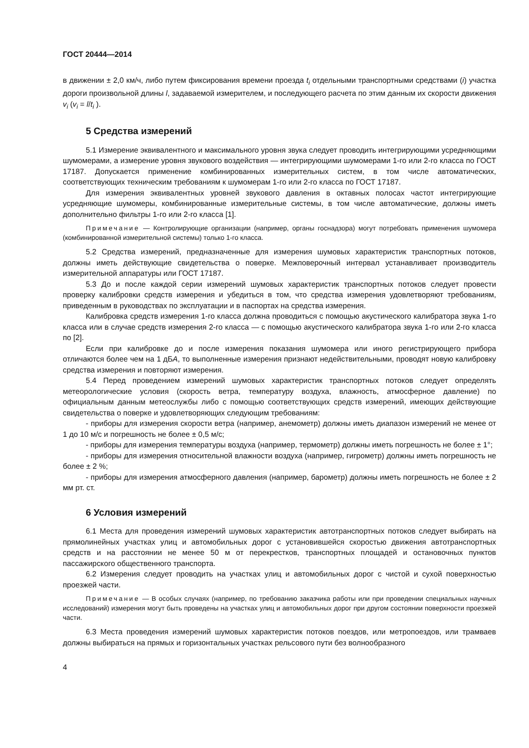ГОСТ 20444—2014
в движении ± 2,0 км/ч, либо путем фиксирования времени проезда t<sub>i</sub> отдельными транспортными средствами (i) участка дороги произвольной длины l, задаваемой измерителем, и последующего расчета по этим данным их скорости движения v<sub>i</sub> (v<sub>i</sub> = l/t<sub>i</sub> ).
5 Средства измерений
5.1 Измерение эквивалентного и максимального уровня звука следует проводить интегрирующими усредняющими шумомерами, а измерение уровня звукового воздействия — интегрирующими шумомерами 1-го или 2-го класса по ГОСТ 17187. Допускается применение комбинированных измерительных систем, в том числе автоматических, соответствующих техническим требованиям к шумомерам 1-го или 2-го класса по ГОСТ 17187.
Для измерения эквивалентных уровней звукового давления в октавных полосах частот интегрирующие усредняющие шумомеры, комбинированные измерительные системы, в том числе автоматические, должны иметь дополнительно фильтры 1-го или 2-го класса [1].
Примечание — Контролирующие организации (например, органы госнадзора) могут потребовать применения шумомера (комбинированной измерительной системы) только 1-го класса.
5.2 Средства измерений, предназначенные для измерения шумовых характеристик транспортных потоков, должны иметь действующие свидетельства о поверке. Межповерочный интервал устанавливает производитель измерительной аппаратуры или ГОСТ 17187.
5.3 До и после каждой серии измерений шумовых характеристик транспортных потоков следует провести проверку калибровки средств измерения и убедиться в том, что средства измерения удовлетворяют требованиям, приведенным в руководствах по эксплуатации и в паспортах на средства измерения.
Калибровка средств измерения 1-го класса должна проводиться с помощью акустического калибратора звука 1-го класса или в случае средств измерения 2-го класса — с помощью акустического калибратора звука 1-го или 2-го класса по [2].
Если при калибровке до и после измерения показания шумомера или иного регистрирующего прибора отличаются более чем на 1 дБА, то выполненные измерения признают недействительными, проводят новую калибровку средства измерения и повторяют измерения.
5.4 Перед проведением измерений шумовых характеристик транспортных потоков следует определять метеорологические условия (скорость ветра, температуру воздуха, влажность, атмосферное давление) по официальным данным метеослужбы либо с помощью соответствующих средств измерений, имеющих действующие свидетельства о поверке и удовлетворяющих следующим требованиям:
- приборы для измерения скорости ветра (например, анемометр) должны иметь диапазон измерений не менее от 1 до 10 м/с и погрешность не более ± 0,5 м/с;
- приборы для измерения температуры воздуха (например, термометр) должны иметь погрешность не более ± 1°;
- приборы для измерения относительной влажности воздуха (например, гигрометр) должны иметь погрешность не более ± 2 %;
- приборы для измерения атмосферного давления (например, барометр) должны иметь погрешность не более ± 2 мм рт. ст.
6 Условия измерений
6.1 Места для проведения измерений шумовых характеристик автотранспортных потоков следует выбирать на прямолинейных участках улиц и автомобильных дорог с установившейся скоростью движения автотранспортных средств и на расстоянии не менее 50 м от перекрестков, транспортных площадей и остановочных пунктов пассажирского общественного транспорта.
6.2 Измерения следует проводить на участках улиц и автомобильных дорог с чистой и сухой поверхностью проезжей части.
Примечание — В особых случаях (например, по требованию заказчика работы или при проведении специальных научных исследований) измерения могут быть проведены на участках улиц и автомобильных дорог при другом состоянии поверхности проезжей части.
6.3 Места проведения измерений шумовых характеристик потоков поездов, или метропоездов, или трамваев должны выбираться на прямых и горизонтальных участках рельсового пути без волнообразного
4